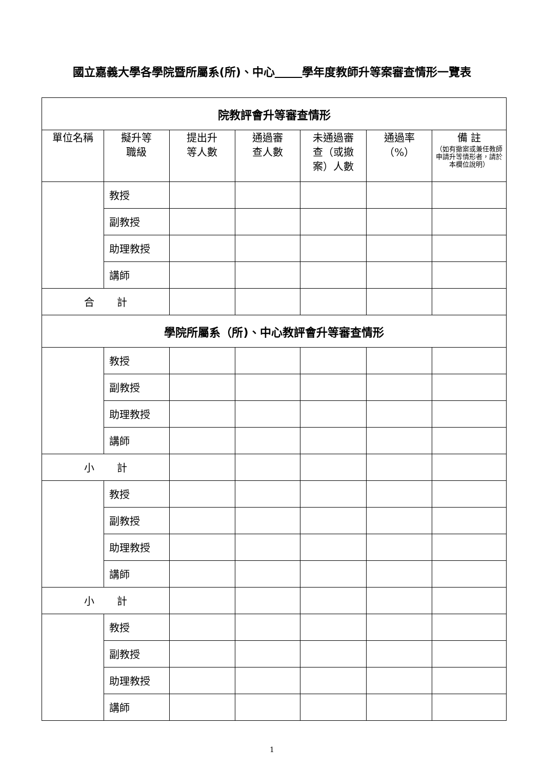國立嘉義大學各學院暨所屬系(所)、中心 學年度教師升等案審查情形一覽表
| 院教評會升等審查情形 | | | | | | |
| 單位名稱 | 擬升等 職級 | 提出升 等人數 | 通過審 查人數 | 未通過審 查（或撤 案）人數 | 通過率 （%） | 備 註 （如有撤案或兼任教師申請升等情形者，請於本欄位說明） |
| | 教授 | | | | | |
| | 副教授 | | | | | |
| | 助理教授 | | | | | |
| | 講師 | | | | | |
| 合 計 | | | | | | |
| 學院所屬系（所)、中心教評會升等審查情形 | | | | | | |
| | 教授 | | | | | |
| | 副教授 | | | | | |
| | 助理教授 | | | | | |
| | 講師 | | | | | |
| 小 計 | | | | | | |
| | 教授 | | | | | |
| | 副教授 | | | | | |
| | 助理教授 | | | | | |
| | 講師 | | | | | |
| 小 計 | | | | | | |
| | 教授 | | | | | |
| | 副教授 | | | | | |
| | 助理教授 | | | | | |
| | 講師 | | | | | |
1